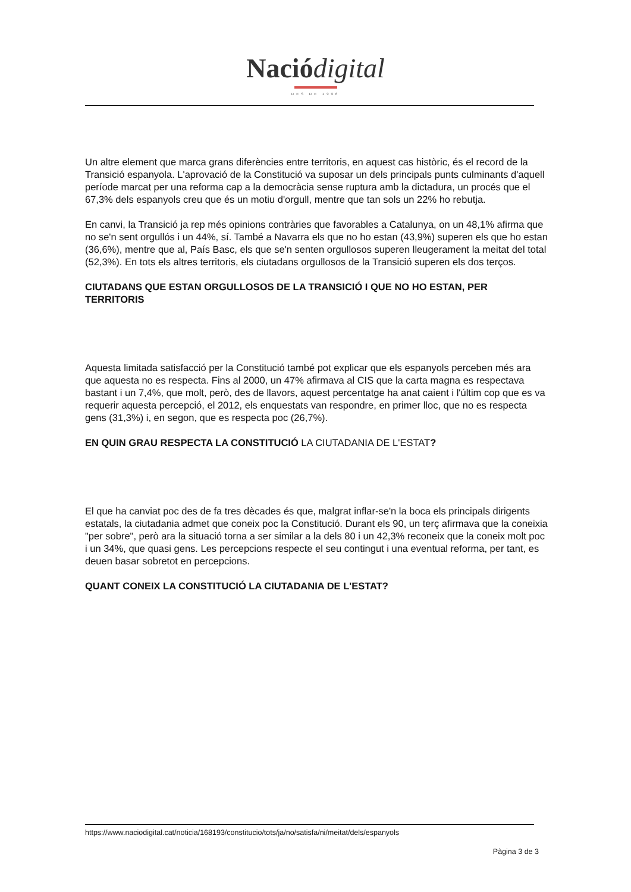Nació digital
DES DE 1996
Un altre element que marca grans diferències entre territoris, en aquest cas històric, és el record de la Transició espanyola. L'aprovació de la Constitució va suposar un dels principals punts culminants d'aquell període marcat per una reforma cap a la democràcia sense ruptura amb la dictadura, un procés que el 67,3% dels espanyols creu que és un motiu d'orgull, mentre que tan sols un 22% ho rebutja.
En canvi, la Transició ja rep més opinions contràries que favorables a Catalunya, on un 48,1% afirma que no se'n sent orgullós i un 44%, sí. També a Navarra els que no ho estan (43,9%) superen els que ho estan (36,6%), mentre que al, País Basc, els que se'n senten orgullosos superen lleugerament la meitat del total (52,3%). En tots els altres territoris, els ciutadans orgullosos de la Transició superen els dos terços.
CIUTADANS QUE ESTAN ORGULLOSOS DE LA TRANSICIÓ I QUE NO HO ESTAN, PER TERRITORIS
Aquesta limitada satisfacció per la Constitució també pot explicar que els espanyols perceben més ara que aquesta no es respecta. Fins al 2000, un 47% afirmava al CIS que la carta magna es respectava bastant i un 7,4%, que molt, però, des de llavors, aquest percentatge ha anat caient i l'últim cop que es va requerir aquesta percepció, el 2012, els enquestats van respondre, en primer lloc, que no es respecta gens (31,3%) i, en segon, que es respecta poc (26,7%).
EN QUIN GRAU RESPECTA LA CONSTITUCIÓ LA CIUTADANIA DE L'ESTAT?
El que ha canviat poc des de fa tres dècades és que, malgrat inflar-se'n la boca els principals dirigents estatals, la ciutadania admet que coneix poc la Constitució. Durant els 90, un terç afirmava que la coneixia "per sobre", però ara la situació torna a ser similar a la dels 80 i un 42,3% reconeix que la coneix molt poc i un 34%, que quasi gens. Les percepcions respecte el seu contingut i una eventual reforma, per tant, es deuen basar sobretot en percepcions.
QUANT CONEIX LA CONSTITUCIÓ LA CIUTADANIA DE L'ESTAT?
https://www.naciodigital.cat/noticia/168193/constitucio/tots/ja/no/satisfa/ni/meitat/dels/espanyols
Pàgina 3 de 3